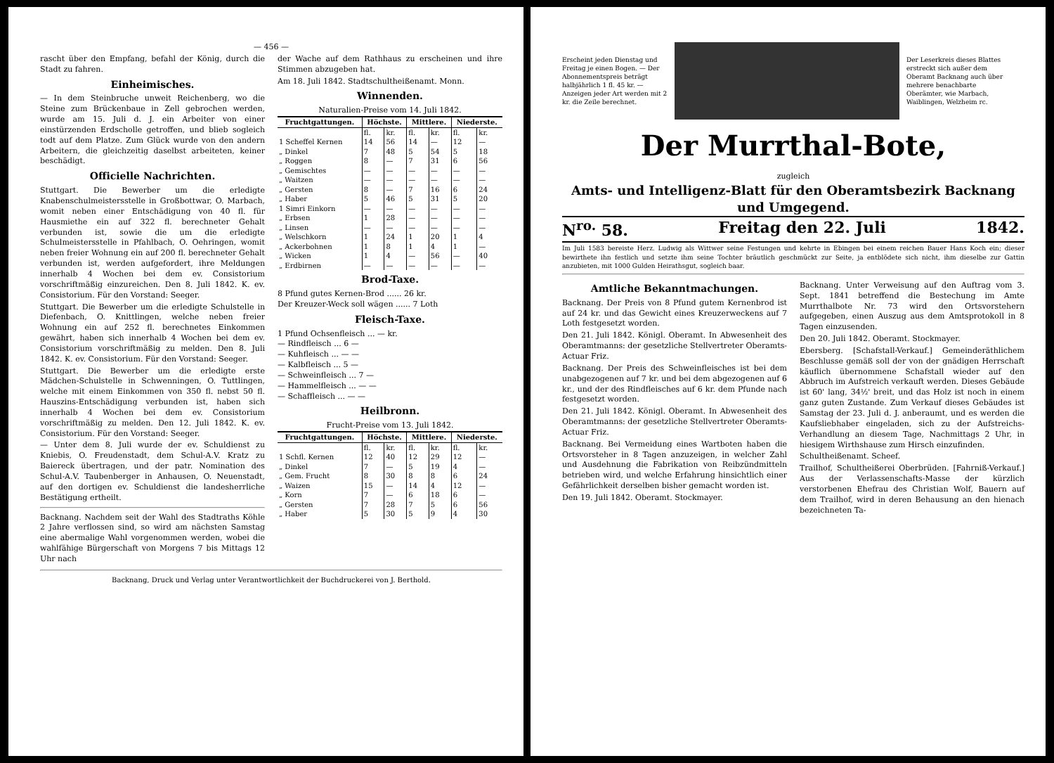— 456 —
rascht über den Empfang, befahl der König, durch die Stadt zu fahren.
Einheimisches.
— In dem Steinbruche unweit Reichenberg, wo die Steine zum Brückenbaue in Zell gebrochen werden, wurde am 15. Juli d. J. ein Arbeiter von einer einstürzenden Erdscholle getroffen, und blieb sogleich todt auf dem Platze. Zum Glück wurde von den andern Arbeitern, die gleichzeitig daselbst arbeiteten, keiner beschädigt.
Officielle Nachrichten.
Stuttgart. Die Bewerber um die erledigte Knabenschulmeistersstelle in Großbottwar, O. Marbach, womit neben einer Entschädigung von 40 fl. für Hausmiethe ein auf 322 fl. berechneter Gehalt verbunden ist, sowie die um die erledigte Schulmeistersstelle in Pfahlbach, O. Oehringen, womit neben freier Wohnung ein auf 200 fl. berechneter Gehalt verbunden ist, werden aufgefordert, ihre Meldungen innerhalb 4 Wochen bei dem ev. Consistorium vorschriftmäßig einzureichen. Den 8. Juli 1842. K. ev. Consistorium. Für den Vorstand: Seeger.
Stuttgart. Die Bewerber um die erledigte Schulstelle in Diefenbach, O. Knittlingen, welche neben freier Wohnung ein auf 252 fl. berechnetes Einkommen gewährt, haben sich innerhalb 4 Wochen bei dem ev. Consistorium vorschriftmäßig zu melden. Den 8. Juli 1842. K. ev. Consistorium. Für den Vorstand: Seeger.
Stuttgart. Die Bewerber um die erledigte erste Mädchen-Schulstelle in Schwenningen, O. Tuttlingen, welche mit einem Einkommen von 350 fl. nebst 50 fl. Hauszins-Entschädigung verbunden ist, haben sich innerhalb 4 Wochen bei dem ev. Consistorium vorschriftmäßig zu melden. Den 12. Juli 1842. K. ev. Consistorium. Für den Vorstand: Seeger.
— Unter dem 8. Juli wurde der ev. Schuldienst zu Kniebis, O. Freudenstadt, dem Schul-A.V. Kratz zu Baiereck übertragen, und der patr. Nomination des Schul-A.V. Taubenberger in Anhausen, O. Neuenstadt, auf den dortigen ev. Schuldienst die landesherrliche Bestätigung ertheilt.
Backnang. Nachdem seit der Wahl des Stadtraths Köhle 2 Jahre verflossen sind, so wird am nächsten Samstag eine abermalige Wahl vorgenommen werden, wobei die wahlfähige Bürgerschaft von Morgens 7 bis Mittags 12 Uhr nach
der Wache auf dem Rathhaus zu erscheinen und ihre Stimmen abzugeben hat.
Am 18. Juli 1842. Stadtschultheißenamt. Monn.
Winnenden.
Naturalien-Preise vom 14. Juli 1842.
| Fruchtgattungen. | Höchste. | | Mittlere. | | Niederste. | |
| --- | --- | --- | --- | --- | --- | --- |
| | fl. | kr. | fl. | kr. | fl. | kr. |
| 1 Scheffel Kernen | 14 | 56 | 14 | — | 12 | — |
| „ Dinkel | 7 | 48 | 5 | 54 | 5 | 18 |
| „ Roggen | 8 | — | 7 | 31 | 6 | 56 |
| „ Gemischtes | — | — | — | — | — | — |
| „ Waitzen | — | — | — | — | — | — |
| „ Gersten | 8 | — | 7 | 16 | 6 | 24 |
| „ Haber | 5 | 46 | 5 | 31 | 5 | 20 |
| 1 Simri Einkorn | — | — | — | — | — | — |
| „ Erbsen | 1 | 28 | — | — | — | — |
| „ Linsen | — | — | — | — | — | — |
| „ Welschkorn | 1 | 24 | 1 | 20 | 1 | 4 |
| „ Ackerbohnen | 1 | 8 | 1 | 4 | 1 | — |
| „ Wicken | 1 | 4 | — | 56 | — | 40 |
| „ Erdbirnen | — | — | — | — | — | — |
Brod-Taxe.
8 Pfund gutes Kernen-Brod ...... 26 kr.
Der Kreuzer-Weck soll wägen ...... 7 Loth
Fleisch-Taxe.
1 Pfund Ochsenfleisch ... — kr.
— Rindfleisch ... 6 —
— Kuhfleisch ... — —
— Kalbfleisch ... 5 —
— Schweinfleisch ... 7 —
— Hammelfleisch ... — —
— Schaffleisch ... — —
Heilbronn.
Frucht-Preise vom 13. Juli 1842.
| Fruchtgattungen. | Höchste. | | Mittlere. | | Niederste. | |
| --- | --- | --- | --- | --- | --- | --- |
| | fl. | kr. | fl. | kr. | fl. | kr. |
| 1 Schfl. Kernen | 12 | 40 | 12 | 29 | 12 | — |
| „ Dinkel | 7 | — | 5 | 19 | 4 | — |
| „ Gem. Frucht | 8 | 30 | 8 | 8 | 6 | 24 |
| „ Waizen | 15 | — | 14 | 4 | 12 | — |
| „ Korn | 7 | — | 6 | 18 | 6 | — |
| „ Gersten | 7 | 28 | 7 | 5 | 6 | 56 |
| „ Haber | 5 | 30 | 5 | 9 | 4 | 30 |
Backnang, Druck und Verlag unter Verantwortlichkeit der Buchdruckerei von J. Berthold.
Erscheint jeden Dienstag und Freitag je einen Bogen. — Der Abonnementspreis beträgt halbjährlich 1 fl. 45 kr. — Anzeigen jeder Art werden mit 2 kr. die Zeile berechnet.
Der Leserkreis dieses Blattes erstreckt sich außer dem Oberamt Backnang auch über mehrere benachbarte Oberämter, wie Marbach, Waiblingen, Welzheim rc.
Der Murrthal-Bote,
zugleich
Amts- und Intelligenz-Blatt für den Oberamtsbezirk Backnang und Umgegend.
N<sup>ro.</sup> 58. Freitag den 22. Juli 1842.
Im Juli 1583 bereiste Herz. Ludwig als Wittwer seine Festungen und kehrte in Ebingen bei einem reichen Bauer Hans Koch ein; dieser bewirthete ihn festlich und setzte ihm seine Tochter bräutlich geschmückt zur Seite, ja entblödete sich nicht, ihm dieselbe zur Gattin anzubieten, mit 1000 Gulden Heirathsgut, sogleich baar.
Amtliche Bekanntmachungen.
Backnang. Der Preis von 8 Pfund gutem Kernenbrod ist auf 24 kr. und das Gewicht eines Kreuzerweckens auf 7 Loth festgesetzt worden.
Den 21. Juli 1842. Königl. Oberamt. In Abwesenheit des Oberamtmanns: der gesetzliche Stellvertreter Oberamts-Actuar Friz.
Backnang. Der Preis des Schweinfleisches ist bei dem unabgezogenen auf 7 kr. und bei dem abgezogenen auf 6 kr., und der des Rindfleisches auf 6 kr. dem Pfunde nach festgesetzt worden.
Den 21. Juli 1842. Königl. Oberamt. In Abwesenheit des Oberamtmanns: der gesetzliche Stellvertreter Oberamts-Actuar Friz.
Backnang. Bei Vermeidung eines Wartboten haben die Ortsvorsteher in 8 Tagen anzuzeigen, in welcher Zahl und Ausdehnung die Fabrikation von Reibzündmitteln betrieben wird, und welche Erfahrung hinsichtlich einer Gefährlichkeit derselben bisher gemacht worden ist.
Den 19. Juli 1842. Oberamt. Stockmayer.
Backnang. Unter Verweisung auf den Auftrag vom 3. Sept. 1841 betreffend die Bestechung im Amte Murrthalbote Nr. 73 wird den Ortsvorstehern aufgegeben, einen Auszug aus dem Amtsprotokoll in 8 Tagen einzusenden.
Den 20. Juli 1842. Oberamt. Stockmayer.
Ebersberg. [Schafstall-Verkauf.] Gemeinderäthlichem Beschlusse gemäß soll der von der gnädigen Herrschaft käuflich übernommene Schafstall wieder auf den Abbruch im Aufstreich verkauft werden. Dieses Gebäude ist 60' lang, 34½' breit, und das Holz ist noch in einem ganz guten Zustande. Zum Verkauf dieses Gebäudes ist Samstag der 23. Juli d. J. anberaumt, und es werden die Kaufsliebhaber eingeladen, sich zu der Aufstreichs-Verhandlung an diesem Tage, Nachmittags 2 Uhr, in hiesigem Wirthshause zum Hirsch einzufinden.
Schultheißenamt. Scheef.
Trailhof, Schultheißerei Oberbrüden. [Fahrniß-Verkauf.] Aus der Verlassenschafts-Masse der kürzlich verstorbenen Ehefrau des Christian Wolf, Bauern auf dem Trailhof, wird in deren Behausung an den hienach bezeichneten Ta-